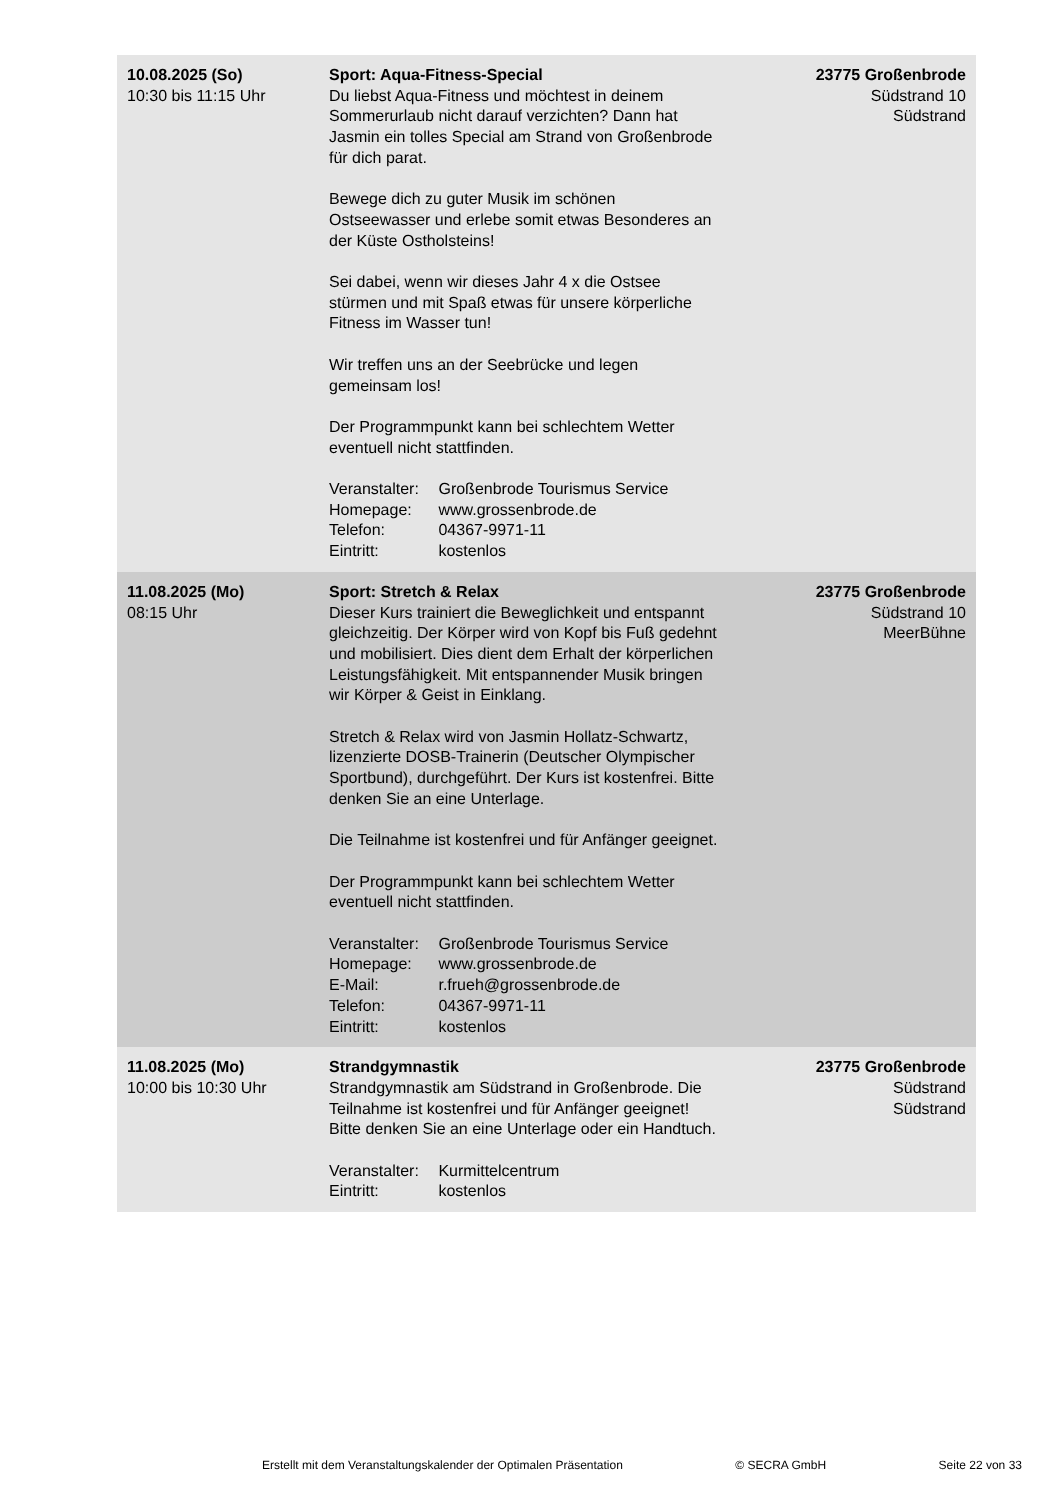| 10.08.2025 (So) 10:30 bis 11:15 Uhr | Sport: Aqua-Fitness-Special Du liebst Aqua-Fitness und möchtest in deinem Sommerurlaub nicht darauf verzichten? Dann hat Jasmin ein tolles Special am Strand von Großenbrode für dich parat. Bewege dich zu guter Musik im schönen Ostseewasser und erlebe somit etwas Besonderes an der Küste Ostholsteins! Sei dabei, wenn wir dieses Jahr 4 x die Ostsee stürmen und mit Spaß etwas für unsere körperliche Fitness im Wasser tun! Wir treffen uns an der Seebrücke und legen gemeinsam los! Der Programmpunkt kann bei schlechtem Wetter eventuell nicht stattfinden. Veranstalter: Großenbrode Tourismus Service Homepage: www.grossenbrode.de Telefon: 04367-9971-11 Eintritt: kostenlos | 23775 Großenbrode Südstrand 10 Südstrand |
| 11.08.2025 (Mo) 08:15 Uhr | Sport: Stretch & Relax Dieser Kurs trainiert die Beweglichkeit und entspannt gleichzeitig. Der Körper wird von Kopf bis Fuß gedehnt und mobilisiert. Dies dient dem Erhalt der körperlichen Leistungsfähigkeit. Mit entspannender Musik bringen wir Körper & Geist in Einklang. Stretch & Relax wird von Jasmin Hollatz-Schwartz, lizenzierte DOSB-Trainerin (Deutscher Olympischer Sportbund), durchgeführt. Der Kurs ist kostenfrei. Bitte denken Sie an eine Unterlage. Die Teilnahme ist kostenfrei und für Anfänger geeignet. Der Programmpunkt kann bei schlechtem Wetter eventuell nicht stattfinden. Veranstalter: Großenbrode Tourismus Service Homepage: www.grossenbrode.de E-Mail: r.frueh@grossenbrode.de Telefon: 04367-9971-11 Eintritt: kostenlos | 23775 Großenbrode Südstrand 10 MeerBühne |
| 11.08.2025 (Mo) 10:00 bis 10:30 Uhr | Strandgymnastik Strandgymnastik am Südstrand in Großenbrode. Die Teilnahme ist kostenfrei und für Anfänger geeignet! Bitte denken Sie an eine Unterlage oder ein Handtuch. Veranstalter: Kurmittelcentrum Eintritt: kostenlos | 23775 Großenbrode Südstrand Südstrand |
Erstellt mit dem Veranstaltungskalender der Optimalen Präsentation © SECRA GmbH Seite 22 von 33